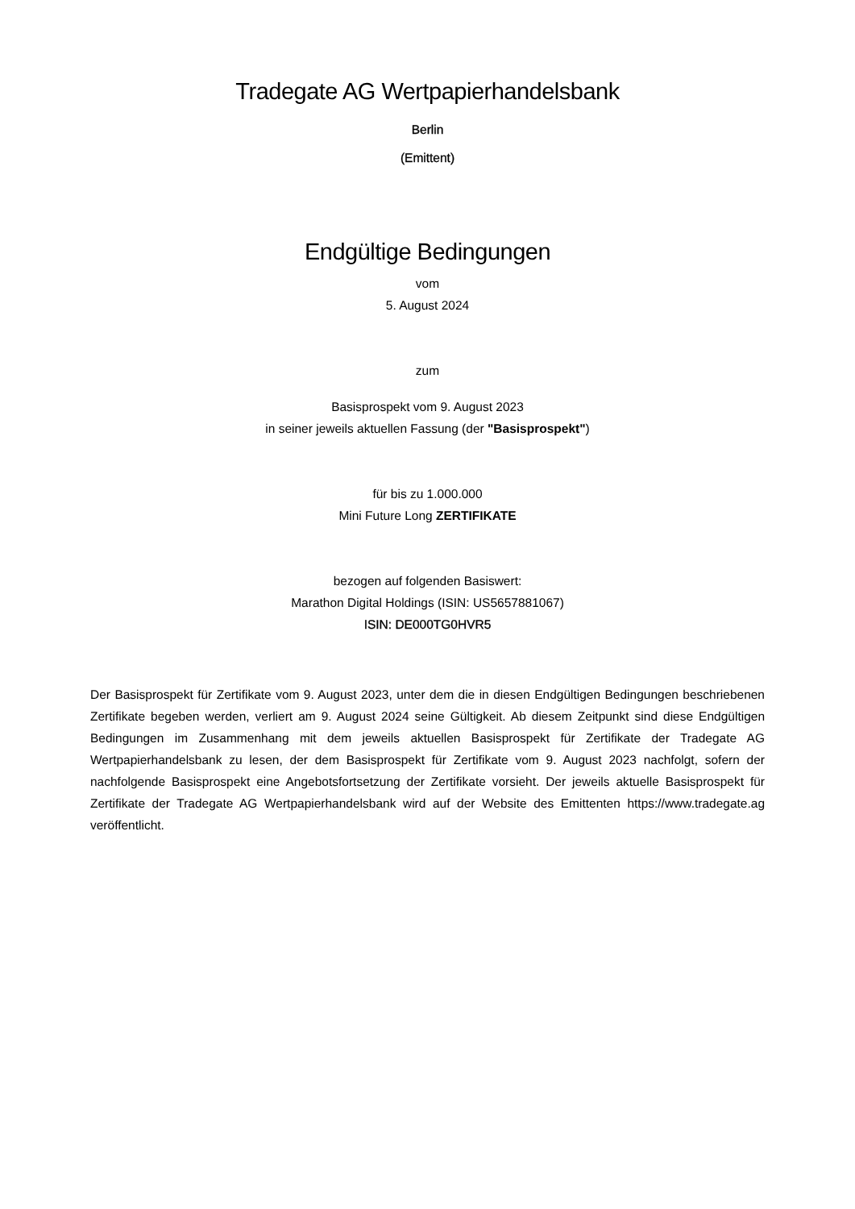Tradegate AG Wertpapierhandelsbank
Berlin
(Emittent)
Endgültige Bedingungen
vom
5. August 2024
zum
Basisprospekt vom 9. August 2023
in seiner jeweils aktuellen Fassung (der "Basisprospekt")
für bis zu 1.000.000
Mini Future Long ZERTIFIKATE
bezogen auf folgenden Basiswert:
Marathon Digital Holdings (ISIN: US5657881067)
ISIN: DE000TG0HVR5
Der Basisprospekt für Zertifikate vom 9. August 2023, unter dem die in diesen Endgültigen Bedingungen beschriebenen Zertifikate begeben werden, verliert am 9. August 2024 seine Gültigkeit. Ab diesem Zeitpunkt sind diese Endgültigen Bedingungen im Zusammenhang mit dem jeweils aktuellen Basisprospekt für Zertifikate der Tradegate AG Wertpapierhandelsbank zu lesen, der dem Basisprospekt für Zertifikate vom 9. August 2023 nachfolgt, sofern der nachfolgende Basisprospekt eine Angebotsfortsetzung der Zertifikate vorsieht. Der jeweils aktuelle Basisprospekt für Zertifikate der Tradegate AG Wertpapierhandelsbank wird auf der Website des Emittenten https://www.tradegate.ag veröffentlicht.